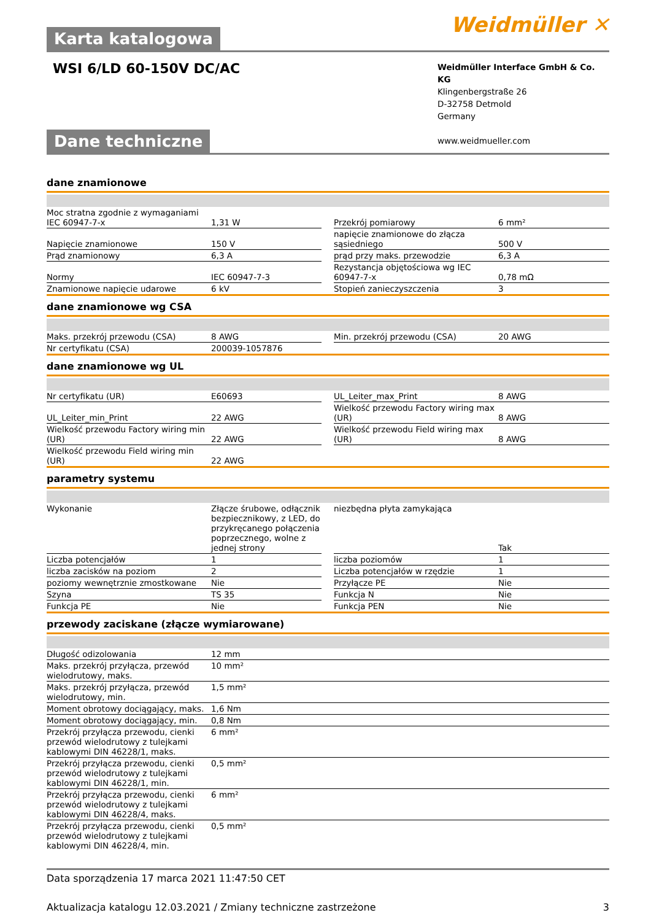Weidmüller ✕
Karta katalogowa
WSI 6/LD 60-150V DC/AC
Weidmüller Interface GmbH & Co. KG
Klingenbergstraße 26
D-32758 Detmold
Germany
www.weidmueller.com
Dane techniczne
dane znamionowe
| Moc stratna zgodnie z wymaganiami IEC 60947-7-x | 1,31 W | | Przekrój pomiarowy | 6 mm² |
| Napięcie znamionowe | 150 V | | napięcie znamionowe do złącza sąsiedniego | 500 V |
| Prąd znamionowy | 6,3 A | | prąd przy maks. przewodzie | 6,3 A |
| Normy | IEC 60947-7-3 | | Rezystancja objętościowa wg IEC 60947-7-x | 0,78 mΩ |
| Znamionowe napięcie udarowe | 6 kV | | Stopień zanieczyszczenia | 3 |
dane znamionowe wg CSA
| Maks. przekrój przewodu (CSA) | 8 AWG | | Min. przekrój przewodu (CSA) | 20 AWG |
| Nr certyfikatu (CSA) | 200039-1057876 | | | |
dane znamionowe wg UL
| Nr certyfikatu (UR) | E60693 | | UL_Leiter_max_Print | 8 AWG |
| UL_Leiter_min_Print | 22 AWG | | Wielkość przewodu Factory wiring max (UR) | 8 AWG |
| Wielkość przewodu Factory wiring min (UR) | 22 AWG | | Wielkość przewodu Field wiring max (UR) | 8 AWG |
| Wielkość przewodu Field wiring min (UR) | 22 AWG | | | |
parametry systemu
| Wykonanie | Złącze śrubowe, odłącznik bezpiecznikowy, z LED, do przykręcanego połączenia poprzecznego, wolne z jednej strony | | niezbędna płyta zamykająca | Tak |
| Liczba potencjałów | 1 | | liczba poziomów | 1 |
| liczba zacisków na poziom | 2 | | Liczba potencjałów w rzędzie | 1 |
| poziomy wewnętrznie zmostkowane | Nie | | Przyłącze PE | Nie |
| Szyna | TS 35 | | Funkcja N | Nie |
| Funkcja PE | Nie | | Funkcja PEN | Nie |
przewody zaciskane (złącze wymiarowane)
| Długość odizolowania | 12 mm |
| Maks. przekrój przyłącza, przewód wielodrutowy, maks. | 10 mm² |
| Maks. przekrój przyłącza, przewód wielodrutowy, min. | 1,5 mm² |
| Moment obrotowy dociągający, maks. | 1,6 Nm |
| Moment obrotowy dociągający, min. | 0,8 Nm |
| Przekrój przyłącza przewodu, cienki przewód wielodrutowy z tulejkami kablowymi DIN 46228/1, maks. | 6 mm² |
| Przekrój przyłącza przewodu, cienki przewód wielodrutowy z tulejkami kablowymi DIN 46228/1, min. | 0,5 mm² |
| Przekrój przyłącza przewodu, cienki przewód wielodrutowy z tulejkami kablowymi DIN 46228/4, maks. | 6 mm² |
| Przekrój przyłącza przewodu, cienki przewód wielodrutowy z tulejkami kablowymi DIN 46228/4, min. | 0,5 mm² |
Data sporządzenia 17 marca 2021 11:47:50 CET
Aktualizacja katalogu 12.03.2021 / Zmiany techniczne zastrzeżone 3